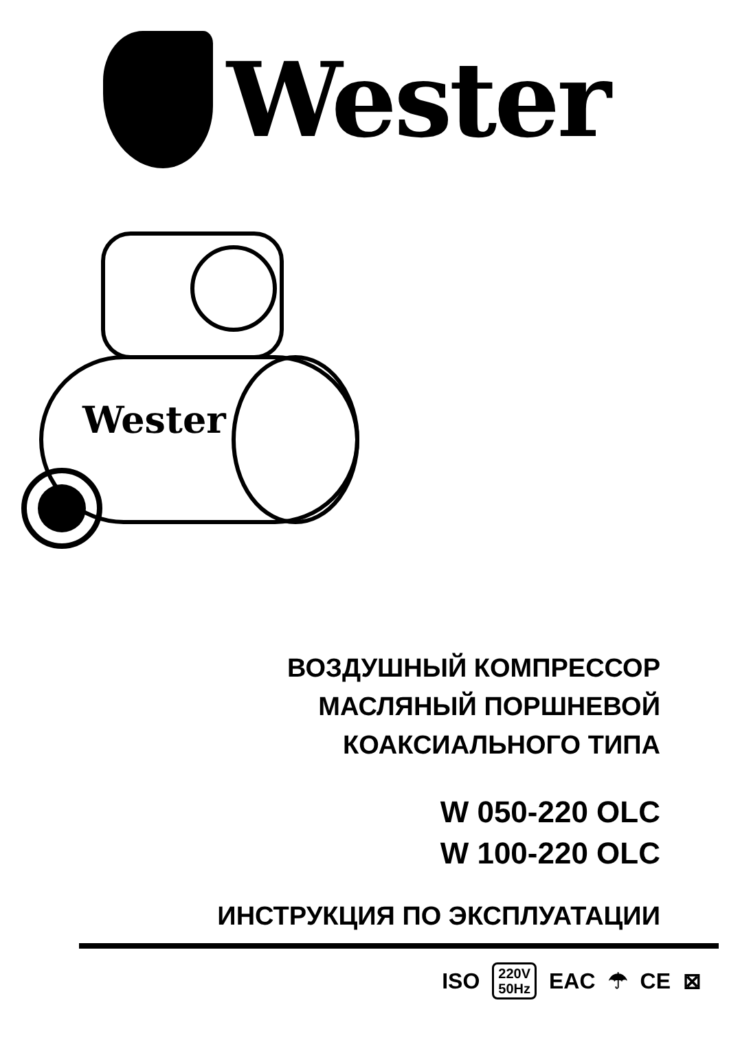Wester
Wester
ВОЗДУШНЫЙ КОМПРЕССОР
МАСЛЯНЫЙ ПОРШНЕВОЙ
КОАКСИАЛЬНОГО ТИПА
W 050-220 OLC
W 100-220 OLC
ИНСТРУКЦИЯ ПО ЭКСПЛУАТАЦИИ
ISO 220V
50Hz EAC ☂ CE ⊠